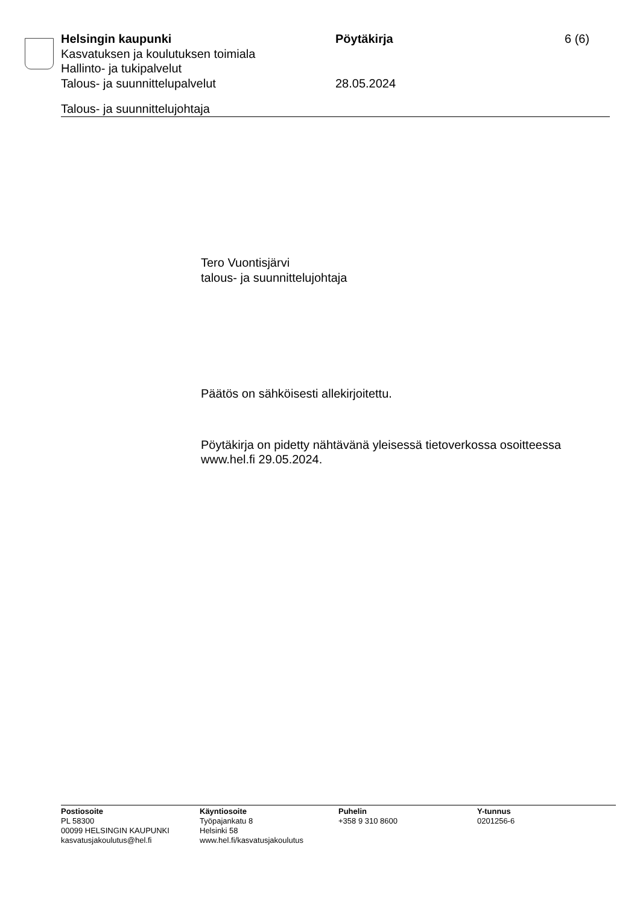Helsingin kaupunki Pöytäkirja 6 (6)
Kasvatuksen ja koulutuksen toimiala
Hallinto- ja tukipalvelut
Talous- ja suunnittelupalvelut 28.05.2024
Talous- ja suunnittelujohtaja
Tero Vuontisjärvi
talous- ja suunnittelujohtaja
Päätös on sähköisesti allekirjoitettu.
Pöytäkirja on pidetty nähtävänä yleisessä tietoverkossa osoitteessa
www.hel.fi 29.05.2024.
Postiosoite
PL 58300
00099 HELSINGIN KAUPUNKI
kasvatusjakoulutus@hel.fi
Käyntiosoite
Työpajankatu 8
Helsinki 58
www.hel.fi/kasvatusjakoulutus
Puhelin
+358 9 310 8600
Y-tunnus
0201256-6